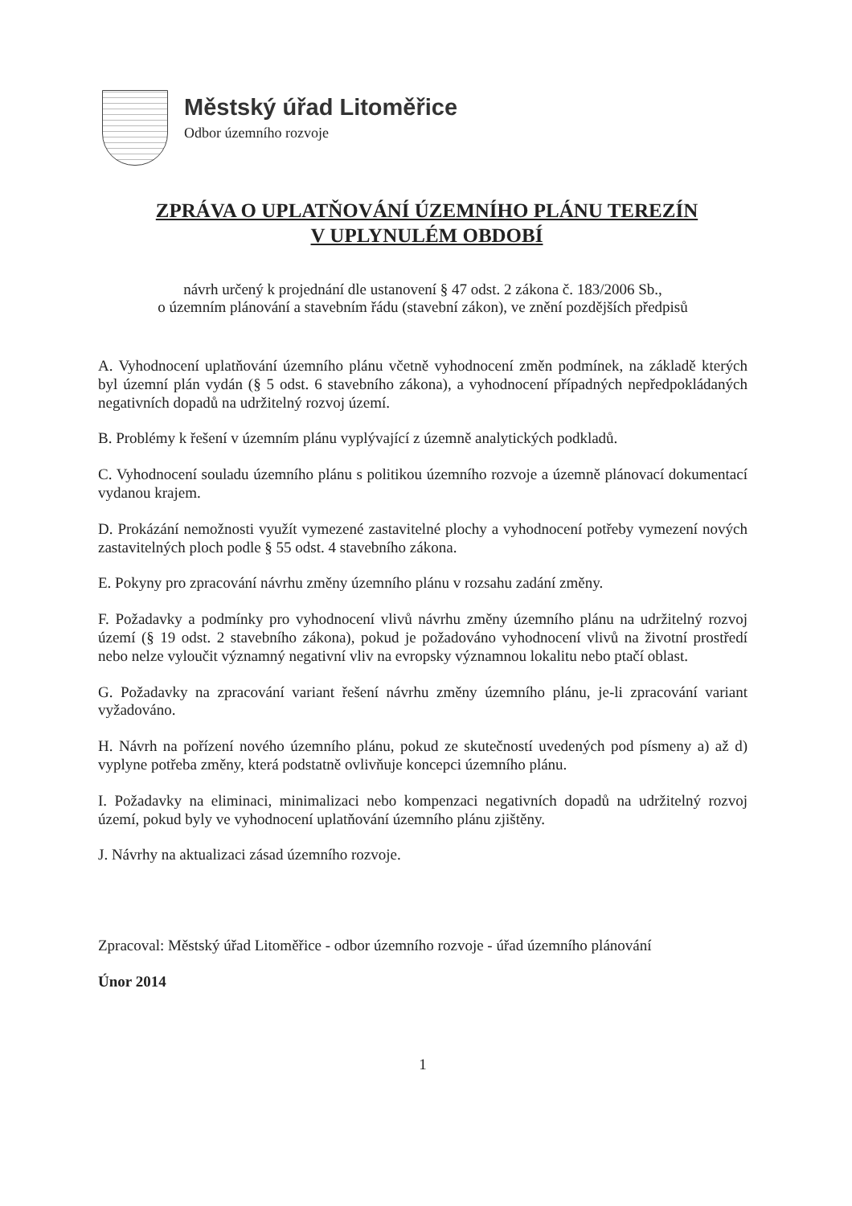Městský úřad Litoměřice
Odbor územního rozvoje
ZPRÁVA O UPLATŇOVÁNÍ ÚZEMNÍHO PLÁNU TEREZÍN
V UPLYNULÉM OBDOBÍ
návrh určený k projednání dle ustanovení § 47 odst. 2 zákona č. 183/2006 Sb.,
o územním plánování a stavebním řádu (stavební zákon), ve znění pozdějších předpisů
A. Vyhodnocení uplatňování územního plánu včetně vyhodnocení změn podmínek, na základě kterých byl územní plán vydán (§ 5 odst. 6 stavebního zákona), a vyhodnocení případných nepředpokládaných negativních dopadů na udržitelný rozvoj území.
B. Problémy k řešení v územním plánu vyplývající z územně analytických podkladů.
C. Vyhodnocení souladu územního plánu s politikou územního rozvoje a územně plánovací dokumentací vydanou krajem.
D. Prokázání nemožnosti využít vymezené zastavitelné plochy a vyhodnocení potřeby vymezení nových zastavitelných ploch podle § 55 odst. 4 stavebního zákona.
E. Pokyny pro zpracování návrhu změny územního plánu v rozsahu zadání změny.
F. Požadavky a podmínky pro vyhodnocení vlivů návrhu změny územního plánu na udržitelný rozvoj území (§ 19 odst. 2 stavebního zákona), pokud je požadováno vyhodnocení vlivů na životní prostředí nebo nelze vyloučit významný negativní vliv na evropsky významnou lokalitu nebo ptačí oblast.
G. Požadavky na zpracování variant řešení návrhu změny územního plánu, je-li zpracování variant vyžadováno.
H. Návrh na pořízení nového územního plánu, pokud ze skutečností uvedených pod písmeny a) až d) vyplyne potřeba změny, která podstatně ovlivňuje koncepci územního plánu.
I. Požadavky na eliminaci, minimalizaci nebo kompenzaci negativních dopadů na udržitelný rozvoj území, pokud byly ve vyhodnocení uplatňování územního plánu zjištěny.
J. Návrhy na aktualizaci zásad územního rozvoje.
Zpracoval: Městský úřad Litoměřice - odbor územního rozvoje - úřad územního plánování
Únor 2014
1